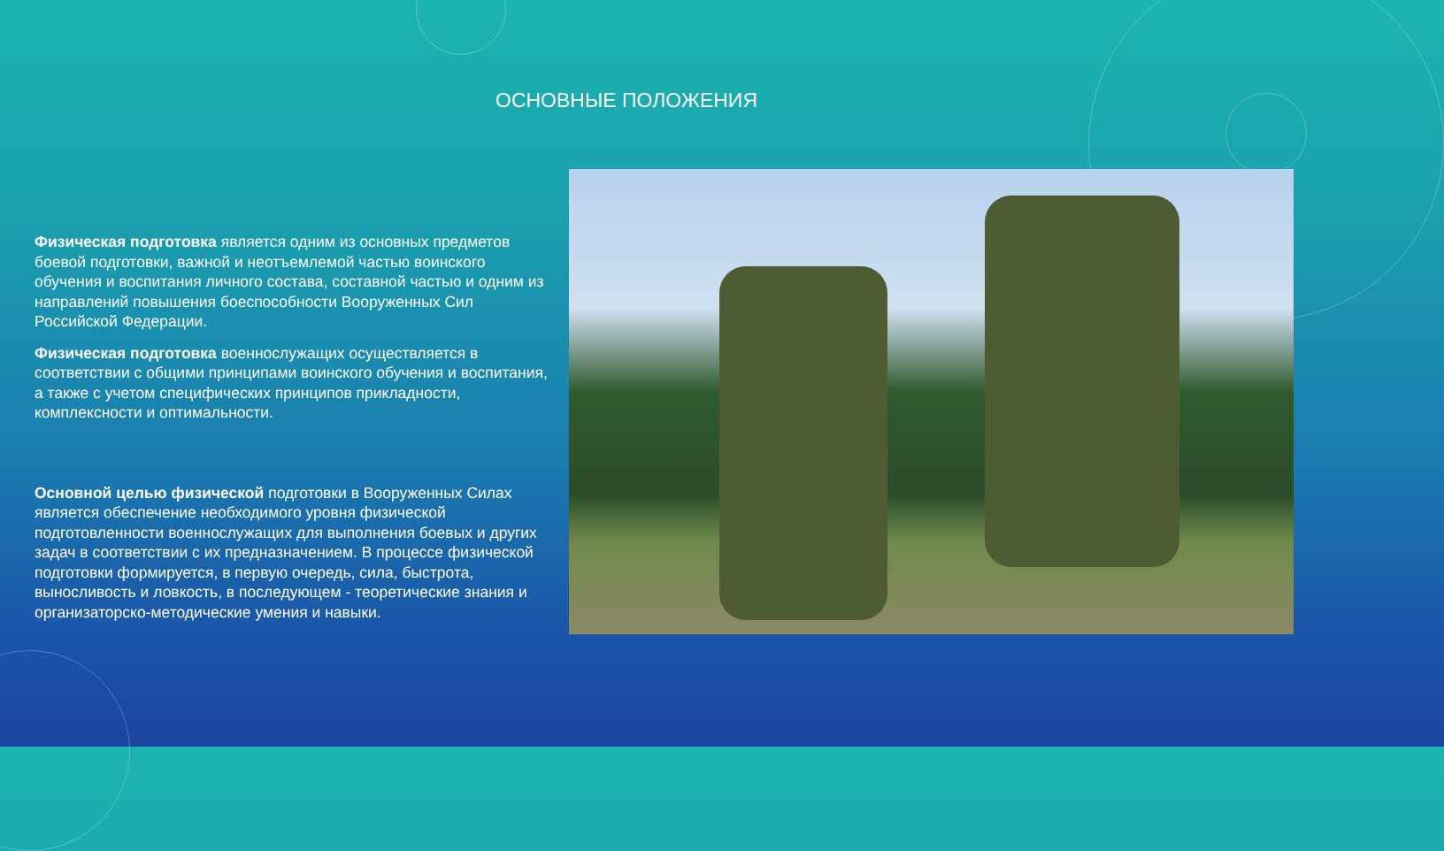ОСНОВНЫЕ ПОЛОЖЕНИЯ
Физическая подготовка является одним из основных предметов боевой подготовки, важной и неотъемлемой частью воинского обучения и воспитания личного состава, составной частью и одним из направлений повышения боеспособности Вооруженных Сил Российской Федерации.
Физическая подготовка военнослужащих осуществляется в соответствии с общими принципами воинского обучения и воспитания, а также с учетом специфических принципов прикладности, комплексности и оптимальности.
Основной целью физической подготовки в Вооруженных Силах является обеспечение необходимого уровня физической подготовленности военнослужащих для выполнения боевых и других задач в соответствии с их предназначением. В процессе физической подготовки формируется, в первую очередь, сила, быстрота, выносливость и ловкость, в последующем - теоретические знания и организаторско-методические умения и навыки.